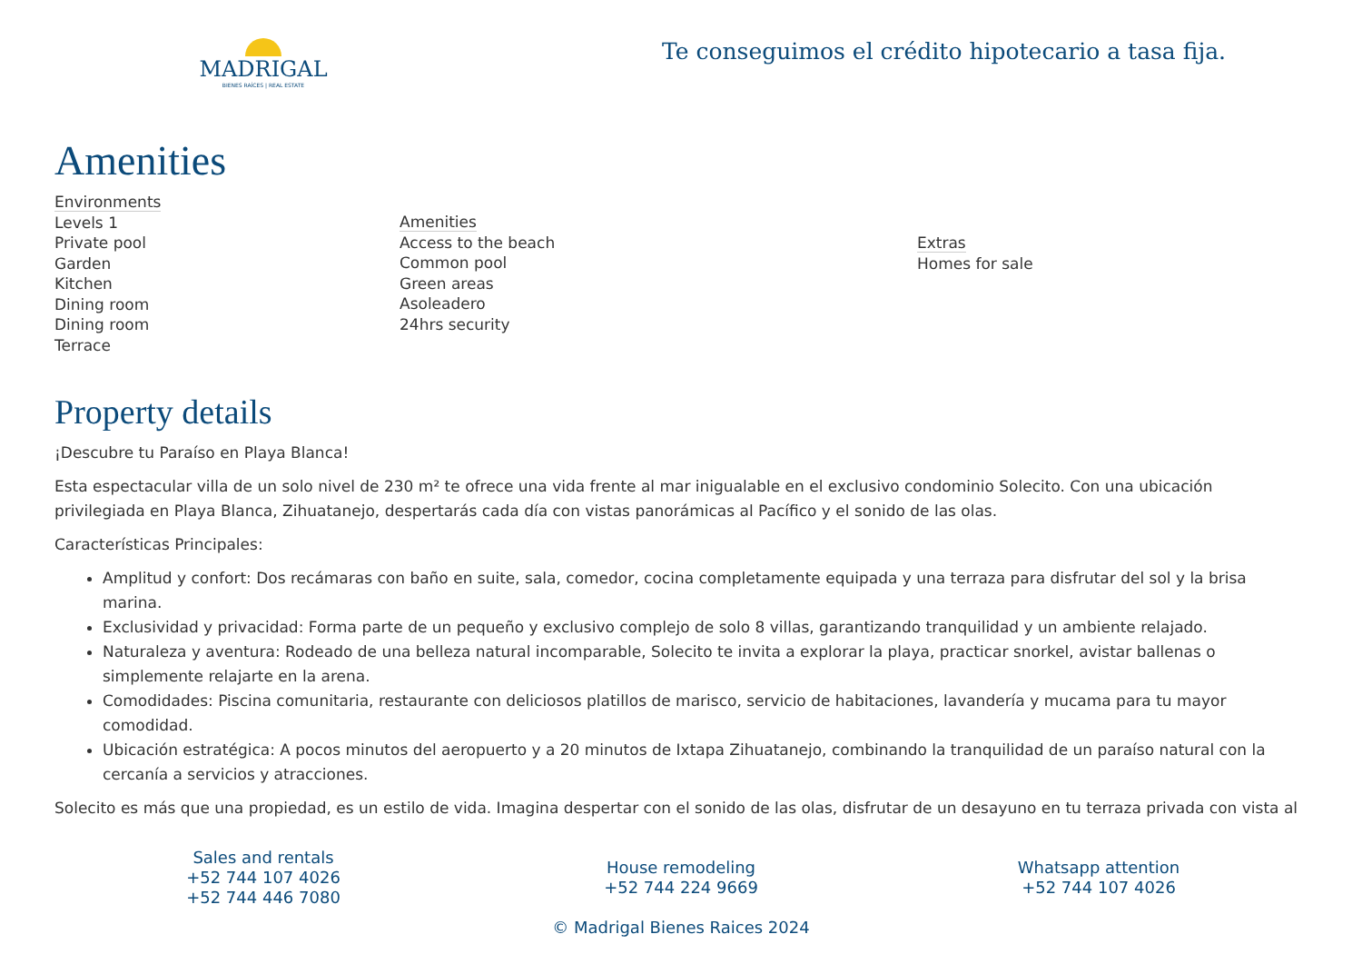MADRIGAL
BIENES RAÍCES | REAL ESTATE
Te conseguimos el crédito hipotecario a tasa fija.
Amenities
Environments
Levels 1
Private pool
Garden
Kitchen
Dining room
Dining room
Terrace
Amenities
Access to the beach
Common pool
Green areas
Asoleadero
24hrs security
Extras
Homes for sale
Property details
¡Descubre tu Paraíso en Playa Blanca!
Esta espectacular villa de un solo nivel de 230 m² te ofrece una vida frente al mar inigualable en el exclusivo condominio Solecito. Con una ubicación privilegiada en Playa Blanca, Zihuatanejo, despertarás cada día con vistas panorámicas al Pacífico y el sonido de las olas.
Características Principales:
Amplitud y confort: Dos recámaras con baño en suite, sala, comedor, cocina completamente equipada y una terraza para disfrutar del sol y la brisa marina.
Exclusividad y privacidad: Forma parte de un pequeño y exclusivo complejo de solo 8 villas, garantizando tranquilidad y un ambiente relajado.
Naturaleza y aventura: Rodeado de una belleza natural incomparable, Solecito te invita a explorar la playa, practicar snorkel, avistar ballenas o simplemente relajarte en la arena.
Comodidades: Piscina comunitaria, restaurante con deliciosos platillos de marisco, servicio de habitaciones, lavandería y mucama para tu mayor comodidad.
Ubicación estratégica: A pocos minutos del aeropuerto y a 20 minutos de Ixtapa Zihuatanejo, combinando la tranquilidad de un paraíso natural con la cercanía a servicios y atracciones.
Solecito es más que una propiedad, es un estilo de vida. Imagina despertar con el sonido de las olas, disfrutar de un desayuno en tu terraza privada con vista al
Sales and rentals
+52 744 107 4026
+52 744 446 7080
House remodeling
+52 744 224 9669
© Madrigal Bienes Raices 2024
Whatsapp attention
+52 744 107 4026